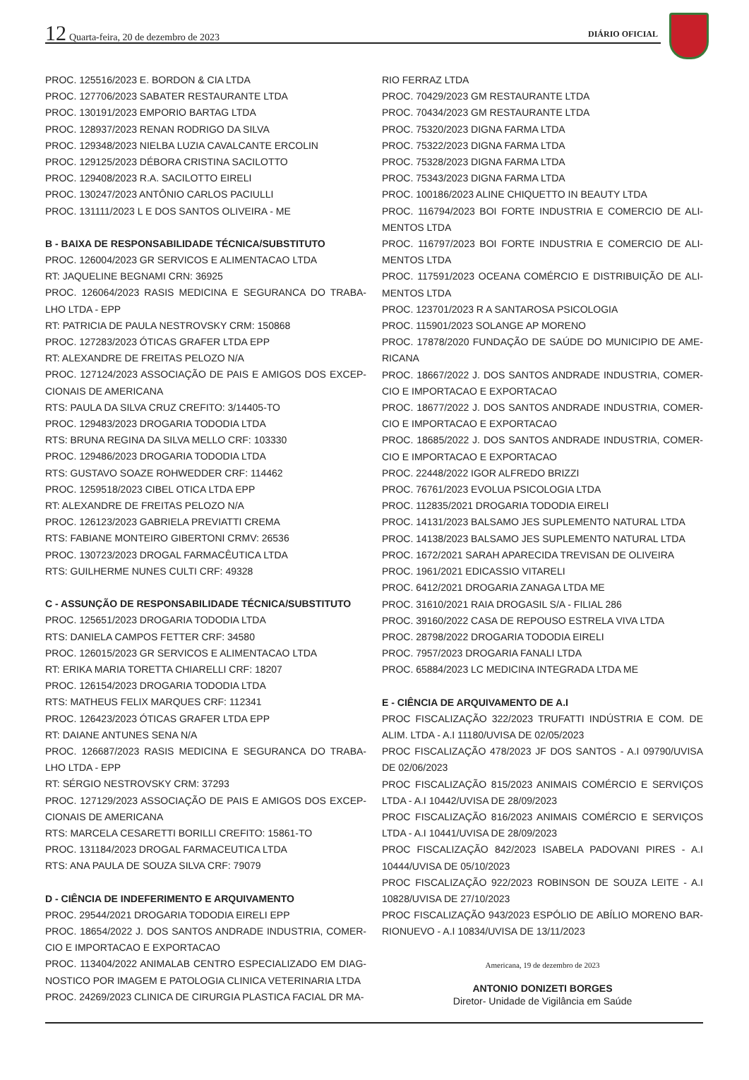12 Quarta-feira, 20 de dezembro de 2023
DIÁRIO OFICIAL
PROC. 125516/2023 E. BORDON & CIA LTDA
PROC. 127706/2023 SABATER RESTAURANTE LTDA
PROC. 130191/2023 EMPORIO BARTAG LTDA
PROC. 128937/2023 RENAN RODRIGO DA SILVA
PROC. 129348/2023 NIELBA LUZIA CAVALCANTE ERCOLIN
PROC. 129125/2023 DÉBORA CRISTINA SACILOTTO
PROC. 129408/2023 R.A. SACILOTTO EIRELI
PROC. 130247/2023 ANTÔNIO CARLOS PACIULLI
PROC. 131111/2023 L E DOS SANTOS OLIVEIRA - ME
B - BAIXA DE RESPONSABILIDADE TÉCNICA/SUBSTITUTO
PROC. 126004/2023 GR SERVICOS E ALIMENTACAO LTDA
RT: JAQUELINE BEGNAMI CRN: 36925
PROC. 126064/2023 RASIS MEDICINA E SEGURANCA DO TRABA-LHO LTDA - EPP
RT: PATRICIA DE PAULA NESTROVSKY CRM: 150868
PROC. 127283/2023 ÓTICAS GRAFER LTDA EPP
RT: ALEXANDRE DE FREITAS PELOZO N/A
PROC. 127124/2023 ASSOCIAÇÃO DE PAIS E AMIGOS DOS EXCEP-CIONAIS DE AMERICANA
RTS: PAULA DA SILVA CRUZ CREFITO: 3/14405-TO
PROC. 129483/2023 DROGARIA TODODIA LTDA
RTS: BRUNA REGINA DA SILVA MELLO CRF: 103330
PROC. 129486/2023 DROGARIA TODODIA LTDA
RTS: GUSTAVO SOAZE ROHWEDDER CRF: 114462
PROC. 1259518/2023 CIBEL OTICA LTDA EPP
RT: ALEXANDRE DE FREITAS PELOZO N/A
PROC. 126123/2023 GABRIELA PREVIATTI CREMA
RTS: FABIANE MONTEIRO GIBERTONI CRMV: 26536
PROC. 130723/2023 DROGAL FARMACÊUTICA LTDA
RTS: GUILHERME NUNES CULTI CRF: 49328
C - ASSUNÇÃO DE RESPONSABILIDADE TÉCNICA/SUBSTITUTO
PROC. 125651/2023 DROGARIA TODODIA LTDA
RTS: DANIELA CAMPOS FETTER CRF: 34580
PROC. 126015/2023 GR SERVICOS E ALIMENTACAO LTDA
RT: ERIKA MARIA TORETTA CHIARELLI CRF: 18207
PROC. 126154/2023 DROGARIA TODODIA LTDA
RTS: MATHEUS FELIX MARQUES CRF: 112341
PROC. 126423/2023 ÓTICAS GRAFER LTDA EPP
RT: DAIANE ANTUNES SENA N/A
PROC. 126687/2023 RASIS MEDICINA E SEGURANCA DO TRABA-LHO LTDA - EPP
RT: SÉRGIO NESTROVSKY CRM: 37293
PROC. 127129/2023 ASSOCIAÇÃO DE PAIS E AMIGOS DOS EXCEP-CIONAIS DE AMERICANA
RTS: MARCELA CESARETTI BORILLI CREFITO: 15861-TO
PROC. 131184/2023 DROGAL FARMACEUTICA LTDA
RTS: ANA PAULA DE SOUZA SILVA CRF: 79079
D - CIÊNCIA DE INDEFERIMENTO E ARQUIVAMENTO
PROC. 29544/2021 DROGARIA TODODIA EIRELI EPP
PROC. 18654/2022 J. DOS SANTOS ANDRADE INDUSTRIA, COMER-CIO E IMPORTACAO E EXPORTACAO
PROC. 113404/2022 ANIMALAB CENTRO ESPECIALIZADO EM DIAG-NOSTICO POR IMAGEM E PATOLOGIA CLINICA VETERINARIA LTDA
PROC. 24269/2023 CLINICA DE CIRURGIA PLASTICA FACIAL DR MA-
RIO FERRAZ LTDA
PROC. 70429/2023 GM RESTAURANTE LTDA
PROC. 70434/2023 GM RESTAURANTE LTDA
PROC. 75320/2023 DIGNA FARMA LTDA
PROC. 75322/2023 DIGNA FARMA LTDA
PROC. 75328/2023 DIGNA FARMA LTDA
PROC. 75343/2023 DIGNA FARMA LTDA
PROC. 100186/2023 ALINE CHIQUETTO IN BEAUTY LTDA
PROC. 116794/2023 BOI FORTE INDUSTRIA E COMERCIO DE ALI-MENTOS LTDA
PROC. 116797/2023 BOI FORTE INDUSTRIA E COMERCIO DE ALI-MENTOS LTDA
PROC. 117591/2023 OCEANA COMÉRCIO E DISTRIBUIÇÃO DE ALI-MENTOS LTDA
PROC. 123701/2023 R A SANTAROSA PSICOLOGIA
PROC. 115901/2023 SOLANGE AP MORENO
PROC. 17878/2020 FUNDAÇÃO DE SAÚDE DO MUNICIPIO DE AME-RICANA
PROC. 18667/2022 J. DOS SANTOS ANDRADE INDUSTRIA, COMER-CIO E IMPORTACAO E EXPORTACAO
PROC. 18677/2022 J. DOS SANTOS ANDRADE INDUSTRIA, COMER-CIO E IMPORTACAO E EXPORTACAO
PROC. 18685/2022 J. DOS SANTOS ANDRADE INDUSTRIA, COMER-CIO E IMPORTACAO E EXPORTACAO
PROC. 22448/2022 IGOR ALFREDO BRIZZI
PROC. 76761/2023 EVOLUA PSICOLOGIA LTDA
PROC. 112835/2021 DROGARIA TODODIA EIRELI
PROC. 14131/2023 BALSAMO JES SUPLEMENTO NATURAL LTDA
PROC. 14138/2023 BALSAMO JES SUPLEMENTO NATURAL LTDA
PROC. 1672/2021 SARAH APARECIDA TREVISAN DE OLIVEIRA
PROC. 1961/2021 EDICASSIO VITARELI
PROC. 6412/2021 DROGARIA ZANAGA LTDA ME
PROC. 31610/2021 RAIA DROGASIL S/A - FILIAL 286
PROC. 39160/2022 CASA DE REPOUSO ESTRELA VIVA LTDA
PROC. 28798/2022 DROGARIA TODODIA EIRELI
PROC. 7957/2023 DROGARIA FANALI LTDA
PROC. 65884/2023 LC MEDICINA INTEGRADA LTDA ME
E - CIÊNCIA DE ARQUIVAMENTO DE A.I
PROC FISCALIZAÇÃO 322/2023 TRUFATTI INDÚSTRIA E COM. DE ALIM. LTDA - A.I 11180/UVISA DE 02/05/2023
PROC FISCALIZAÇÃO 478/2023 JF DOS SANTOS - A.I 09790/UVISA DE 02/06/2023
PROC FISCALIZAÇÃO 815/2023 ANIMAIS COMÉRCIO E SERVIÇOS LTDA - A.I 10442/UVISA DE 28/09/2023
PROC FISCALIZAÇÃO 816/2023 ANIMAIS COMÉRCIO E SERVIÇOS LTDA - A.I 10441/UVISA DE 28/09/2023
PROC FISCALIZAÇÃO 842/2023 ISABELA PADOVANI PIRES - A.I 10444/UVISA DE 05/10/2023
PROC FISCALIZAÇÃO 922/2023 ROBINSON DE SOUZA LEITE - A.I 10828/UVISA DE 27/10/2023
PROC FISCALIZAÇÃO 943/2023 ESPÓLIO DE ABÍLIO MORENO BAR-RIONUEVO - A.I 10834/UVISA DE 13/11/2023
Americana, 19 de dezembro de 2023
ANTONIO DONIZETI BORGES
Diretor- Unidade de Vigilância em Saúde